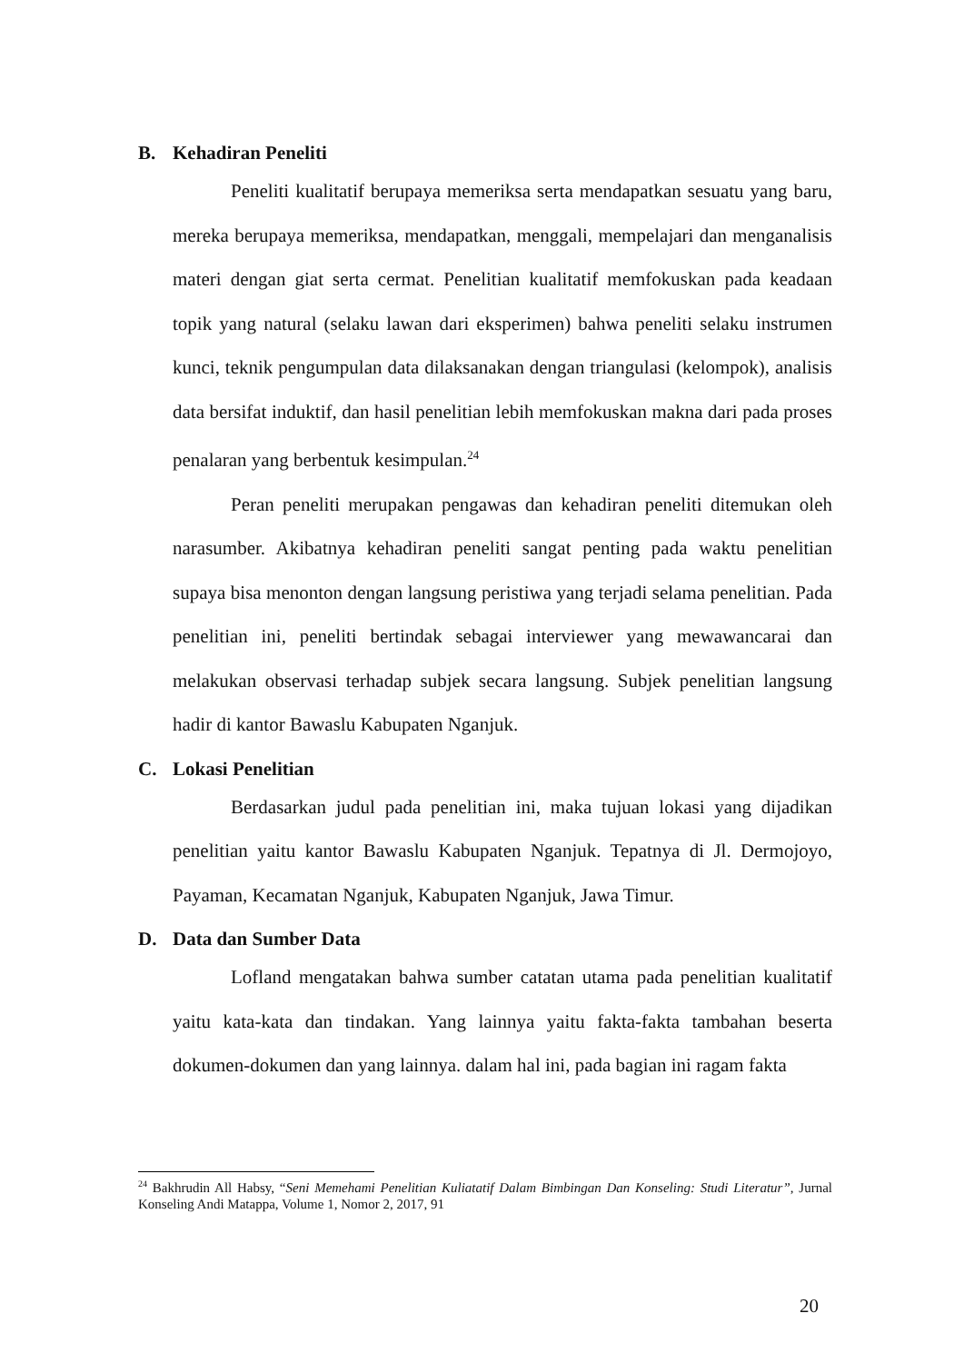B. Kehadiran Peneliti
Peneliti kualitatif berupaya memeriksa serta mendapatkan sesuatu yang baru, mereka berupaya memeriksa, mendapatkan, menggali, mempelajari dan menganalisis materi dengan giat serta cermat. Penelitian kualitatif memfokuskan pada keadaan topik yang natural (selaku lawan dari eksperimen) bahwa peneliti selaku instrumen kunci, teknik pengumpulan data dilaksanakan dengan triangulasi (kelompok), analisis data bersifat induktif, dan hasil penelitian lebih memfokuskan makna dari pada proses penalaran yang berbentuk kesimpulan.<sup>24</sup>
Peran peneliti merupakan pengawas dan kehadiran peneliti ditemukan oleh narasumber. Akibatnya kehadiran peneliti sangat penting pada waktu penelitian supaya bisa menonton dengan langsung peristiwa yang terjadi selama penelitian. Pada penelitian ini, peneliti bertindak sebagai interviewer yang mewawancarai dan melakukan observasi terhadap subjek secara langsung. Subjek penelitian langsung hadir di kantor Bawaslu Kabupaten Nganjuk.
C. Lokasi Penelitian
Berdasarkan judul pada penelitian ini, maka tujuan lokasi yang dijadikan penelitian yaitu kantor Bawaslu Kabupaten Nganjuk. Tepatnya di Jl. Dermojoyo, Payaman, Kecamatan Nganjuk, Kabupaten Nganjuk, Jawa Timur.
D. Data dan Sumber Data
Lofland mengatakan bahwa sumber catatan utama pada penelitian kualitatif yaitu kata-kata dan tindakan. Yang lainnya yaitu fakta-fakta tambahan beserta dokumen-dokumen dan yang lainnya. dalam hal ini, pada bagian ini ragam fakta
<sup>24</sup> Bakhrudin All Habsy, “Seni Memehami Penelitian Kuliatatif Dalam Bimbingan Dan Konseling: Studi Literatur”, Jurnal Konseling Andi Matappa, Volume 1, Nomor 2, 2017, 91
20